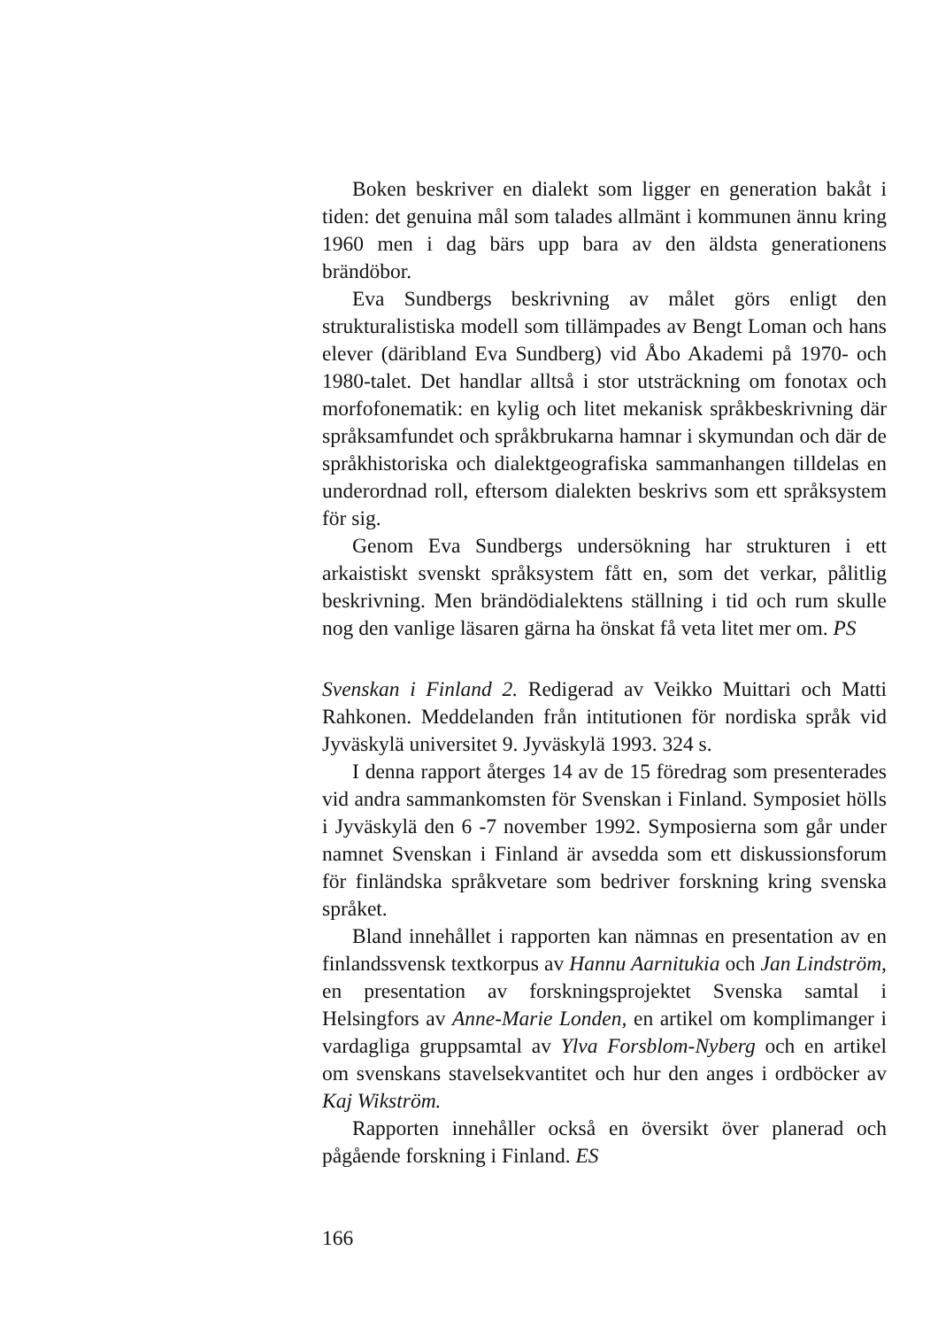Boken beskriver en dialekt som ligger en generation bakåt i tiden: det genuina mål som talades allmänt i kommunen ännu kring 1960 men i dag bärs upp bara av den äldsta generationens brändöbor.
Eva Sundbergs beskrivning av målet görs enligt den strukturalistiska modell som tillämpades av Bengt Loman och hans elever (däribland Eva Sundberg) vid Åbo Akademi på 1970- och 1980-talet. Det handlar alltså i stor utsträckning om fonotax och morfofonematik: en kylig och litet mekanisk språkbeskrivning där språksamfundet och språkbrukarna hamnar i skymundan och där de språkhistoriska och dialektgeografiska sammanhangen tilldelas en underordnad roll, eftersom dialekten beskrivs som ett språksystem för sig.
Genom Eva Sundbergs undersökning har strukturen i ett arkaistiskt svenskt språksystem fått en, som det verkar, pålitlig beskrivning. Men brändödialektens ställning i tid och rum skulle nog den vanlige läsaren gärna ha önskat få veta litet mer om. PS
Svenskan i Finland 2. Redigerad av Veikko Muittari och Matti Rahkonen. Meddelanden från intitutionen för nordiska språk vid Jyväskylä universitet 9. Jyväskylä 1993. 324 s.
I denna rapport återges 14 av de 15 föredrag som presenterades vid andra sammankomsten för Svenskan i Finland. Symposiet hölls i Jyväskylä den 6 -7 november 1992. Symposierna som går under namnet Svenskan i Finland är avsedda som ett diskussionsforum för finländska språkvetare som bedriver forskning kring svenska språket.
Bland innehållet i rapporten kan nämnas en presentation av en finlandssvensk textkorpus av Hannu Aarnitukia och Jan Lindström, en presentation av forskningsprojektet Svenska samtal i Helsingfors av Anne-Marie Londen, en artikel om komplimanger i vardagliga gruppsamtal av Ylva Forsblom-Nyberg och en artikel om svenskans stavelsekvantitet och hur den anges i ordböcker av Kaj Wikström.
Rapporten innehåller också en översikt över planerad och pågående forskning i Finland. ES
166